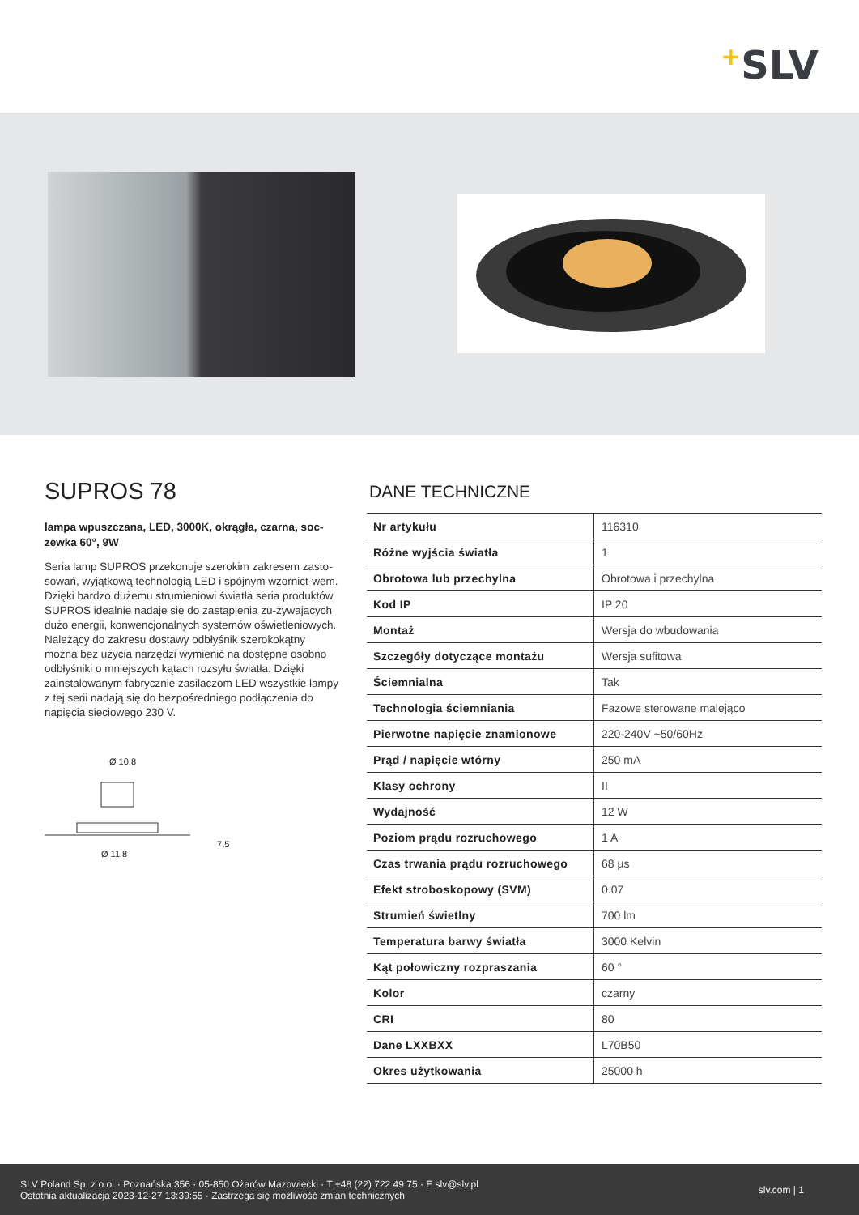+SLV
SUPROS 78
lampa wpuszczana, LED, 3000K, okrągła, czarna, soc-zewka 60°, 9W
Seria lamp SUPROS przekonuje szerokim zakresem zasto-sowań, wyjątkową technologią LED i spójnym wzornict-wem. Dzięki bardzo dużemu strumieniowi światła seria produktów SUPROS idealnie nadaje się do zastąpienia zu-żywających dużo energii, konwencjonalnych systemów oświetleniowych. Należący do zakresu dostawy odbłyśnik szerokokątny można bez użycia narzędzi wymienić na dostępne osobno odbłyśniki o mniejszych kątach rozsyłu światła. Dzięki zainstalowanym fabrycznie zasilaczom LED wszystkie lampy z tej serii nadają się do bezpośredniego podłączenia do napięcia sieciowego 230 V.
Ø 10,8
7,5
Ø 11,8
DANE TECHNICZNE
| Nr artykułu | 116310 |
| Różne wyjścia światła | 1 |
| Obrotowa lub przechylna | Obrotowa i przechylna |
| Kod IP | IP 20 |
| Montaż | Wersja do wbudowania |
| Szczegóły dotyczące montażu | Wersja sufitowa |
| Ściemnialna | Tak |
| Technologia ściemniania | Fazowe sterowane malejąco |
| Pierwotne napięcie znamionowe | 220-240V ~50/60Hz |
| Prąd / napięcie wtórny | 250 mA |
| Klasy ochrony | II |
| Wydajność | 12 W |
| Poziom prądu rozruchowego | 1 A |
| Czas trwania prądu rozruchowego | 68 µs |
| Efekt stroboskopowy (SVM) | 0.07 |
| Strumień świetlny | 700 lm |
| Temperatura barwy światła | 3000 Kelvin |
| Kąt połowiczny rozpraszania | 60 ° |
| Kolor | czarny |
| CRI | 80 |
| Dane LXXBXX | L70B50 |
| Okres użytkowania | 25000 h |
SLV Poland Sp. z o.o. · Poznańska 356 · 05-850 Ożarów Mazowiecki · T +48 (22) 722 49 75 · E slv@slv.pl
Ostatnia aktualizacja 2023-12-27 13:39:55 · Zastrzega się możliwość zmian technicznych
slv.com | 1